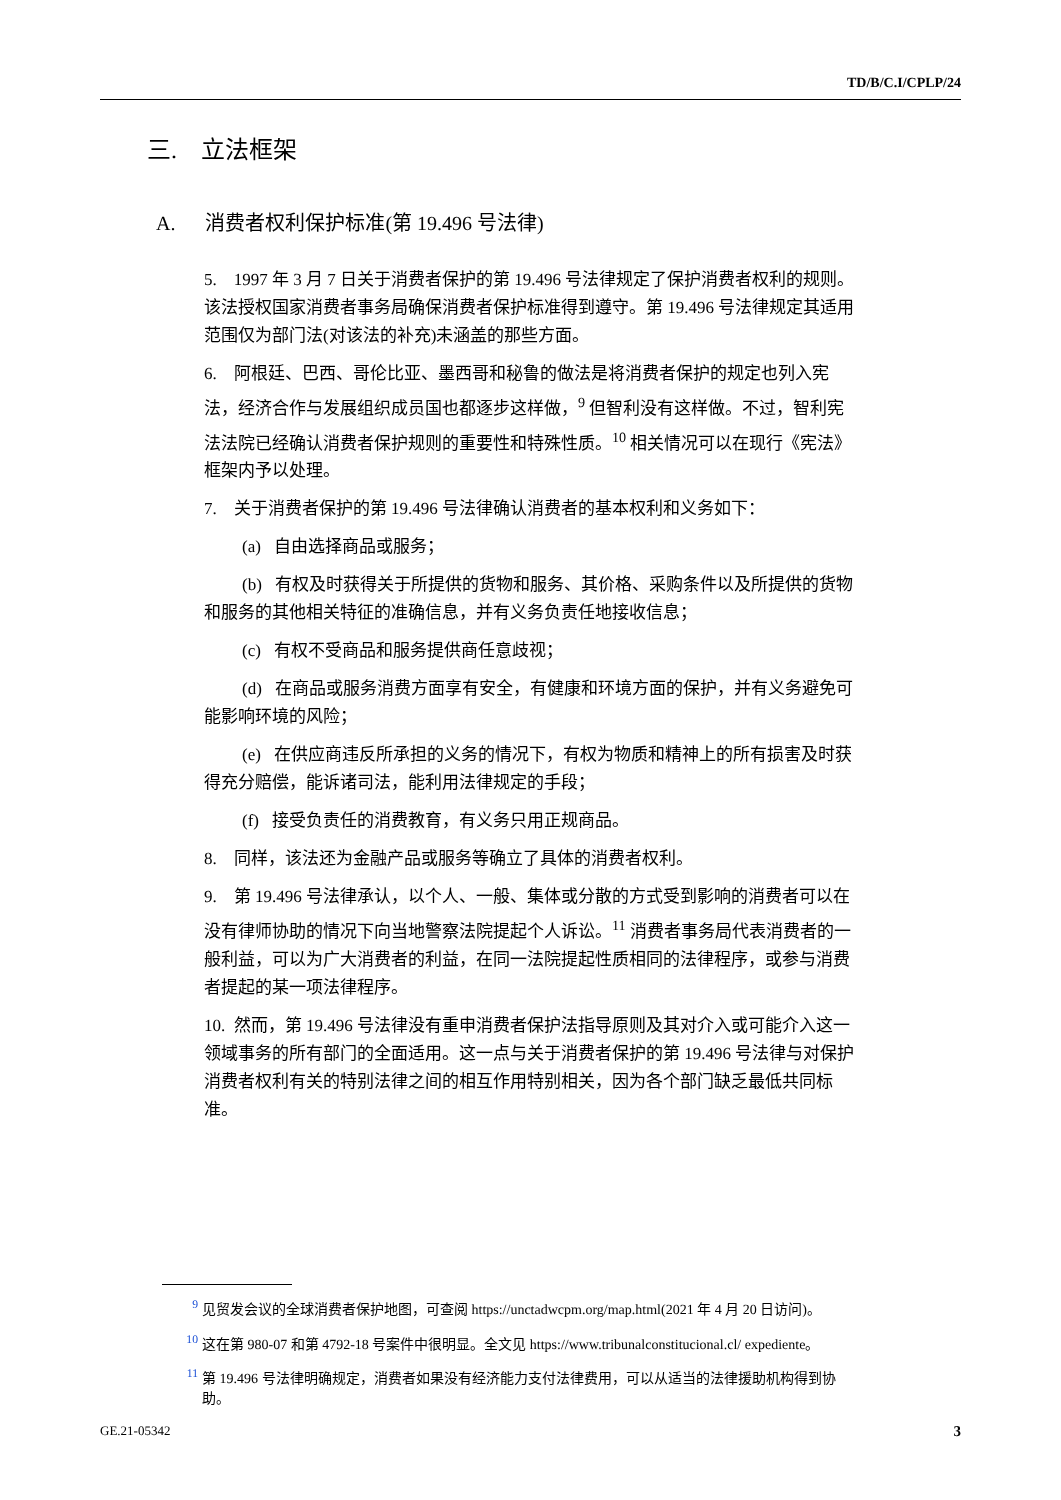TD/B/C.I/CPLP/24
三. 立法框架
A. 消费者权利保护标准(第 19.496 号法律)
5. 1997 年 3 月 7 日关于消费者保护的第 19.496 号法律规定了保护消费者权利的规则。该法授权国家消费者事务局确保消费者保护标准得到遵守。第 19.496 号法律规定其适用范围仅为部门法(对该法的补充)未涵盖的那些方面。
6. 阿根廷、巴西、哥伦比亚、墨西哥和秘鲁的做法是将消费者保护的规定也列入宪法，经济合作与发展组织成员国也都逐步这样做，<sup>9</sup> 但智利没有这样做。不过，智利宪法法院已经确认消费者保护规则的重要性和特殊性质。<sup>10</sup> 相关情况可以在现行《宪法》框架内予以处理。
7. 关于消费者保护的第 19.496 号法律确认消费者的基本权利和义务如下：
(a) 自由选择商品或服务；
(b) 有权及时获得关于所提供的货物和服务、其价格、采购条件以及所提供的货物和服务的其他相关特征的准确信息，并有义务负责任地接收信息；
(c) 有权不受商品和服务提供商任意歧视；
(d) 在商品或服务消费方面享有安全，有健康和环境方面的保护，并有义务避免可能影响环境的风险；
(e) 在供应商违反所承担的义务的情况下，有权为物质和精神上的所有损害及时获得充分赔偿，能诉诸司法，能利用法律规定的手段；
(f) 接受负责任的消费教育，有义务只用正规商品。
8. 同样，该法还为金融产品或服务等确立了具体的消费者权利。
9. 第 19.496 号法律承认，以个人、一般、集体或分散的方式受到影响的消费者可以在没有律师协助的情况下向当地警察法院提起个人诉讼。<sup>11</sup> 消费者事务局代表消费者的一般利益，可以为广大消费者的利益，在同一法院提起性质相同的法律程序，或参与消费者提起的某一项法律程序。
10. 然而，第 19.496 号法律没有重申消费者保护法指导原则及其对介入或可能介入这一领域事务的所有部门的全面适用。这一点与关于消费者保护的第 19.496 号法律与对保护消费者权利有关的特别法律之间的相互作用特别相关，因为各个部门缺乏最低共同标准。
<sup>9</sup> 见贸发会议的全球消费者保护地图，可查阅 https://unctadwcpm.org/map.html(2021 年 4 月 20 日访问)。
<sup>10</sup> 这在第 980-07 和第 4792-18 号案件中很明显。全文见 https://www.tribunalconstitucional.cl/ expediente。
<sup>11</sup> 第 19.496 号法律明确规定，消费者如果没有经济能力支付法律费用，可以从适当的法律援助机构得到协助。
GE.21-05342 3